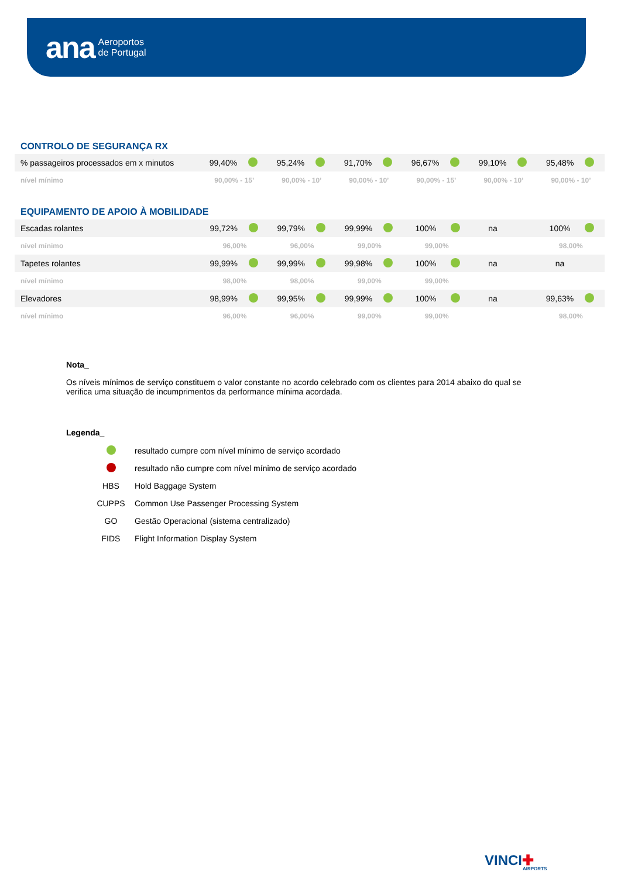ana Aeroportos
de Portugal
CONTROLO DE SEGURANÇA RX
| % passageiros processados em x minutos | 99,40% | | 95,24% | | 91,70% | | 96,67% | | 99,10% | | 95,48% | |
| nível mínimo | 90,00% - 15’ | | 90,00% - 10’ | | 90,00% - 10’ | | 90,00% - 15’ | | 90,00% - 10’ | | 90,00% - 10’ | |
EQUIPAMENTO DE APOIO À MOBILIDADE
| Escadas rolantes | 99,72% | | 99,79% | | 99,99% | | 100% | | na | | 100% | |
| nível mínimo | 96,00% | | 96,00% | | 99,00% | | 99,00% | | | | 98,00% | |
| Tapetes rolantes | 99,99% | | 99,99% | | 99,98% | | 100% | | na | | na | |
| nível mínimo | 98,00% | | 98,00% | | 99,00% | | 99,00% | | | | | |
| Elevadores | 98,99% | | 99,95% | | 99,99% | | 100% | | na | | 99,63% | |
| nível mínimo | 96,00% | | 96,00% | | 99,00% | | 99,00% | | | | 98,00% | |
Nota_
Os níveis mínimos de serviço constituem o valor constante no acordo celebrado com os clientes para 2014 abaixo do qual se verifica uma situação de incumprimentos da performance mínima acordada.
Legenda_
| | resultado cumpre com nível mínimo de serviço acordado |
| | resultado não cumpre com nível mínimo de serviço acordado |
| HBS | Hold Baggage System |
| CUPPS | Common Use Passenger Processing System |
| GO | Gestão Operacional (sistema centralizado) |
| FIDS | Flight Information Display System |
VINCI✚
AIRPORTS